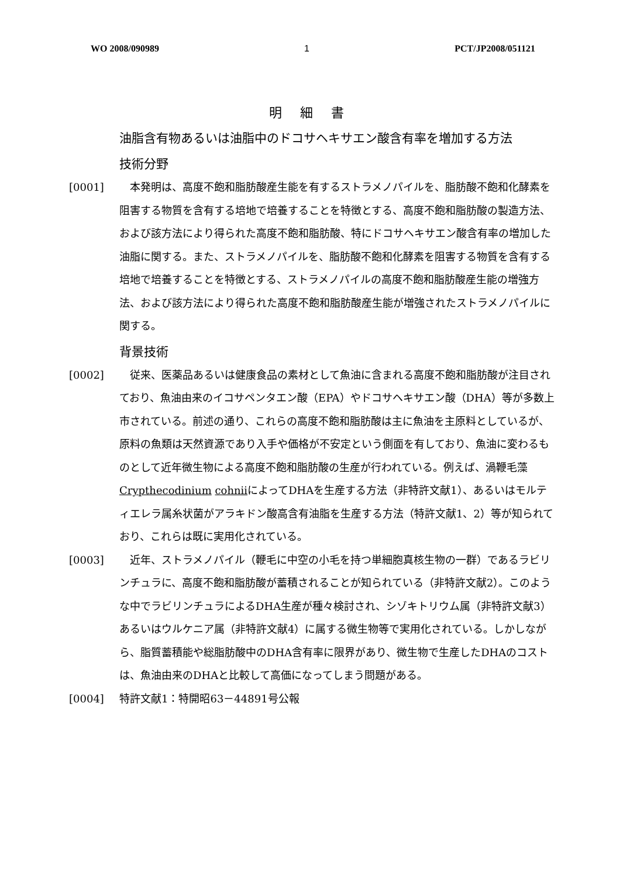WO 2008/090989 1 PCT/JP2008/051121
明 細 書
油脂含有物あるいは油脂中のドコサヘキサエン酸含有率を増加する方法
技術分野
[0001] 　本発明は、高度不飽和脂肪酸産生能を有するストラメノパイルを、脂肪酸不飽和化酵素を阻害する物質を含有する培地で培養することを特徴とする、高度不飽和脂肪酸の製造方法、および該方法により得られた高度不飽和脂肪酸、特にドコサヘキサエン酸含有率の増加した油脂に関する。また、ストラメノパイルを、脂肪酸不飽和化酵素を阻害する物質を含有する培地で培養することを特徴とする、ストラメノパイルの高度不飽和脂肪酸産生能の増強方法、および該方法により得られた高度不飽和脂肪酸産生能が増強されたストラメノパイルに関する。
背景技術
[0002] 　従来、医薬品あるいは健康食品の素材として魚油に含まれる高度不飽和脂肪酸が注目されており、魚油由来のイコサペンタエン酸（EPA）やドコサヘキサエン酸（DHA）等が多数上市されている。前述の通り、これらの高度不飽和脂肪酸は主に魚油を主原料としているが、原料の魚類は天然資源であり入手や価格が不安定という側面を有しており、魚油に変わるものとして近年微生物による高度不飽和脂肪酸の生産が行われている。例えば、渦鞭毛藻Crypthecodinium cohniiによってDHAを生産する方法（非特許文献1）、あるいはモルティエレラ属糸状菌がアラキドン酸高含有油脂を生産する方法（特許文献1、2）等が知られており、これらは既に実用化されている。
[0003] 　近年、ストラメノパイル（鞭毛に中空の小毛を持つ単細胞真核生物の一群）であるラビリンチュラに、高度不飽和脂肪酸が蓄積されることが知られている（非特許文献2）。このような中でラビリンチュラによるDHA生産が種々検討され、シゾキトリウム属（非特許文献3）あるいはウルケニア属（非特許文献4）に属する微生物等で実用化されている。しかしながら、脂質蓄積能や総脂肪酸中のDHA含有率に限界があり、微生物で生産したDHAのコストは、魚油由来のDHAと比較して高価になってしまう問題がある。
[0004] 特許文献1：特開昭63－44891号公報